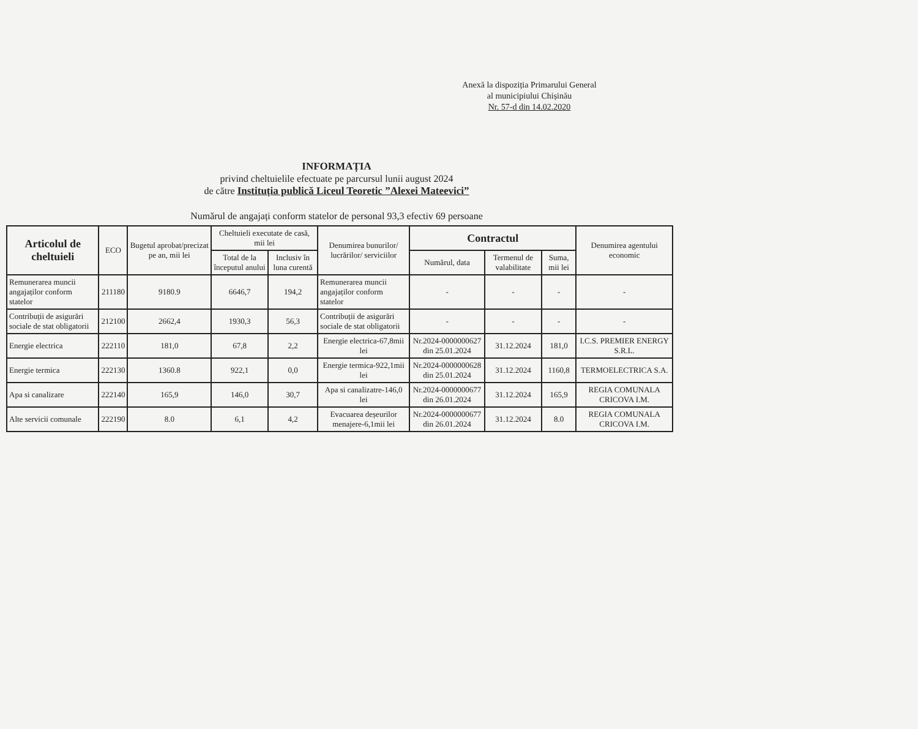Anexă la dispoziția Primarului General al municipiului Chișinău
Nr. 57-d din 14.02.2020
INFORMAȚIA
privind cheltuielile efectuate pe parcursul lunii august 2024
de către Instituția publică Liceul Teoretic ”Alexei Mateevici”
Numărul de angajați conform statelor de personal 93,3 efectiv 69 persoane
| Articolul de cheltuieli | ECO | Bugetul aprobat/precizat pe an, mii lei | Cheltuieli executate de casă, mii lei | | Denumirea bunurilor/ lucrărilor/ serviciilor | Contractul | | | Denumirea agentului economic |
| --- | --- | --- | --- | --- | --- | --- | --- | --- | --- |
| | | | Total de la începutul anului | Inclusiv în luna curentă | | Numărul, data | Termenul de valabilitate | Suma, mii lei | |
| Remunerarea muncii angajaților conform statelor | 211180 | 9180.9 | 6646,7 | 194,2 | Remunerarea muncii angajaților conform statelor | - | - | - | - |
| Contribuții de asigurări sociale de stat obligatorii | 212100 | 2662,4 | 1930,3 | 56,3 | Contribuții de asigurări sociale de stat obligatorii | - | - | - | - |
| Energie electrica | 222110 | 181,0 | 67,8 | 2,2 | Energie electrica-67,8mii lei | Nr.2024-0000000627 din 25.01.2024 | 31.12.2024 | 181,0 | I.C.S. PREMIER ENERGY S.R.L. |
| Energie termica | 222130 | 1360.8 | 922,1 | 0,0 | Energie termica-922,1mii lei | Nr.2024-0000000628 din 25.01.2024 | 31.12.2024 | 1160,8 | TERMOELECTRICA S.A. |
| Apa si canalizare | 222140 | 165,9 | 146,0 | 30,7 | Apa si canalizatre-146,0 lei | Nr.2024-0000000677 din 26.01.2024 | 31.12.2024 | 165,9 | REGIA COMUNALA CRICOVA I.M. |
| Alte servicii comunale | 222190 | 8.0 | 6,1 | 4,2 | Evacuarea deșeurilor menajere-6,1mii lei | Nr.2024-0000000677 din 26.01.2024 | 31.12.2024 | 8.0 | REGIA COMUNALA CRICOVA I.M. |